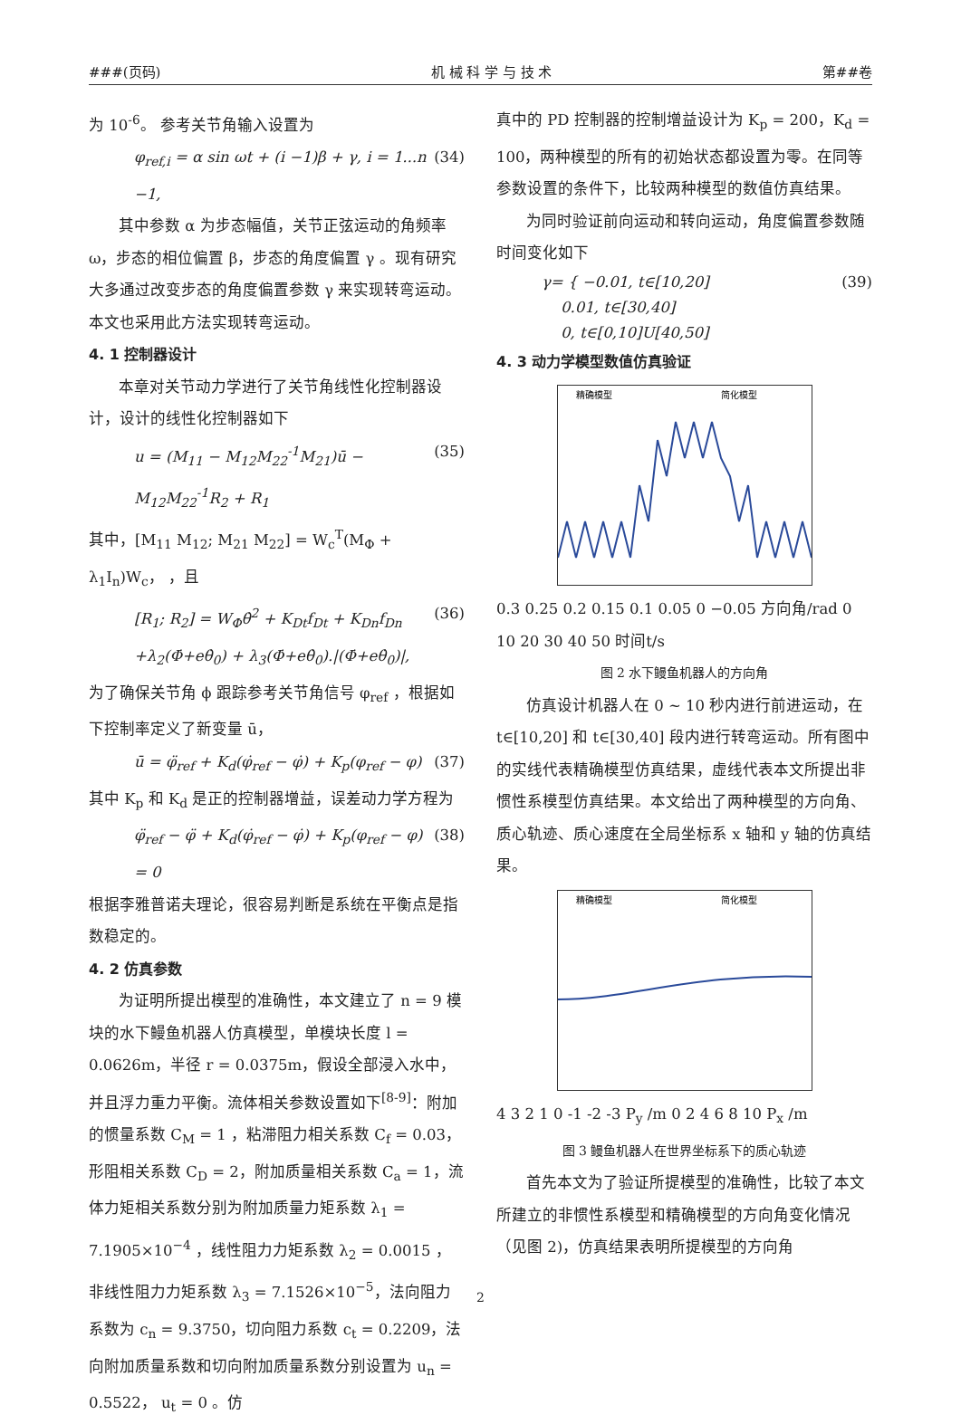###(页码) 机 械 科 学 与 技 术 第##卷
为 10<sup>-6</sup>。 参考关节角输入设置为
φ<sub>ref,i</sub> = α sin ωt + (i −1)β + γ, i = 1...n −1, (34)
其中参数 α 为步态幅值，关节正弦运动的角频率 ω，步态的相位偏置 β，步态的角度偏置 γ 。现有研究大多通过改变步态的角度偏置参数 γ 来实现转弯运动。本文也采用此方法实现转弯运动。
4. 1 控制器设计
本章对关节动力学进行了关节角线性化控制器设计，设计的线性化控制器如下
u = (M<sub>11</sub> − M<sub>12</sub>M<sub>22</sub><sup>-1</sup>M<sub>21</sub>)ū − M<sub>12</sub>M<sub>22</sub><sup>-1</sup>R<sub>2</sub> + R<sub>1</sub> (35)
其中，[M<sub>11</sub> M<sub>12</sub>; M<sub>21</sub> M<sub>22</sub>] = W<sub>c</sub><sup>T</sup>(M<sub>Φ</sub> + λ<sub>1</sub>I<sub>n</sub>)W<sub>c</sub>， ，且
[R<sub>1</sub>; R<sub>2</sub>] = W<sub>Φ</sub>θ̇<sup>2</sup> + K<sub>Dt</sub>f<sub>Dt</sub> + K<sub>Dn</sub>f<sub>Dn</sub> (36)
+λ<sub>2</sub>(Φ̇+eθ̇<sub>0</sub>) + λ<sub>3</sub>(Φ̇+eθ̇<sub>0</sub>).|(Φ̇+eθ̇<sub>0</sub>)|,
为了确保关节角 ϕ 跟踪参考关节角信号 φ<sub>ref</sub> ，根据如下控制率定义了新变量 ū，
ū = φ̈<sub>ref</sub> + K<sub>d</sub>(φ̇<sub>ref</sub> − φ̇) + K<sub>p</sub>(φ<sub>ref</sub> − φ) (37)
其中 K<sub>p</sub> 和 K<sub>d</sub> 是正的控制器增益，误差动力学方程为
φ̈<sub>ref</sub> − φ̈ + K<sub>d</sub>(φ̇<sub>ref</sub> − φ̇) + K<sub>p</sub>(φ<sub>ref</sub> − φ) = 0 (38)
根据李雅普诺夫理论，很容易判断是系统在平衡点是指数稳定的。
4. 2 仿真参数
为证明所提出模型的准确性，本文建立了 n = 9 模块的水下鳗鱼机器人仿真模型，单模块长度 l = 0.0626m，半径 r = 0.0375m，假设全部浸入水中，并且浮力重力平衡。流体相关参数设置如下<sup>[8-9]</sup>：附加的惯量系数 C<sub>M</sub> = 1 ，粘滞阻力相关系数 C<sub>f</sub> = 0.03，形阻相关系数 C<sub>D</sub> = 2，附加质量相关系数 C<sub>a</sub> = 1，流体力矩相关系数分别为附加质量力矩系数 λ<sub>1</sub> = 7.1905×10<sup>−4</sup> ，线性阻力力矩系数 λ<sub>2</sub> = 0.0015 ，非线性阻力力矩系数 λ<sub>3</sub> = 7.1526×10<sup>−5</sup>，法向阻力系数为 c<sub>n</sub> = 9.3750，切向阻力系数 c<sub>t</sub> = 0.2209，法向附加质量系数和切向附加质量系数分别设置为 u<sub>n</sub> = 0.5522， u<sub>t</sub> = 0 。仿
真中的 PD 控制器的控制增益设计为 K<sub>p</sub> = 200，K<sub>d</sub> = 100，两种模型的所有的初始状态都设置为零。在同等参数设置的条件下，比较两种模型的数值仿真结果。
为同时验证前向运动和转向运动，角度偏置参数随时间变化如下
γ= { −0.01, t∈[10,20]
0.01, t∈[30,40]
0, t∈[0,10]U[40,50] (39)
4. 3 动力学模型数值仿真验证
精确模型
简化模型
0.3 0.25 0.2 0.15 0.1 0.05 0 −0.05 方向角/rad 0 10 20 30 40 50 时间t/s
图 2 水下鳗鱼机器人的方向角
仿真设计机器人在 0 ~ 10 秒内进行前进运动，在 t∈[10,20] 和 t∈[30,40] 段内进行转弯运动。所有图中的实线代表精确模型仿真结果，虚线代表本文所提出非惯性系模型仿真结果。本文给出了两种模型的方向角、质心轨迹、质心速度在全局坐标系 x 轴和 y 轴的仿真结果。
精确模型
简化模型
4 3 2 1 0 -1 -2 -3 P<sub>y</sub> /m 0 2 4 6 8 10 P<sub>x</sub> /m
图 3 鳗鱼机器人在世界坐标系下的质心轨迹
首先本文为了验证所提模型的准确性，比较了本文所建立的非惯性系模型和精确模型的方向角变化情况（见图 2)，仿真结果表明所提模型的方向角
2